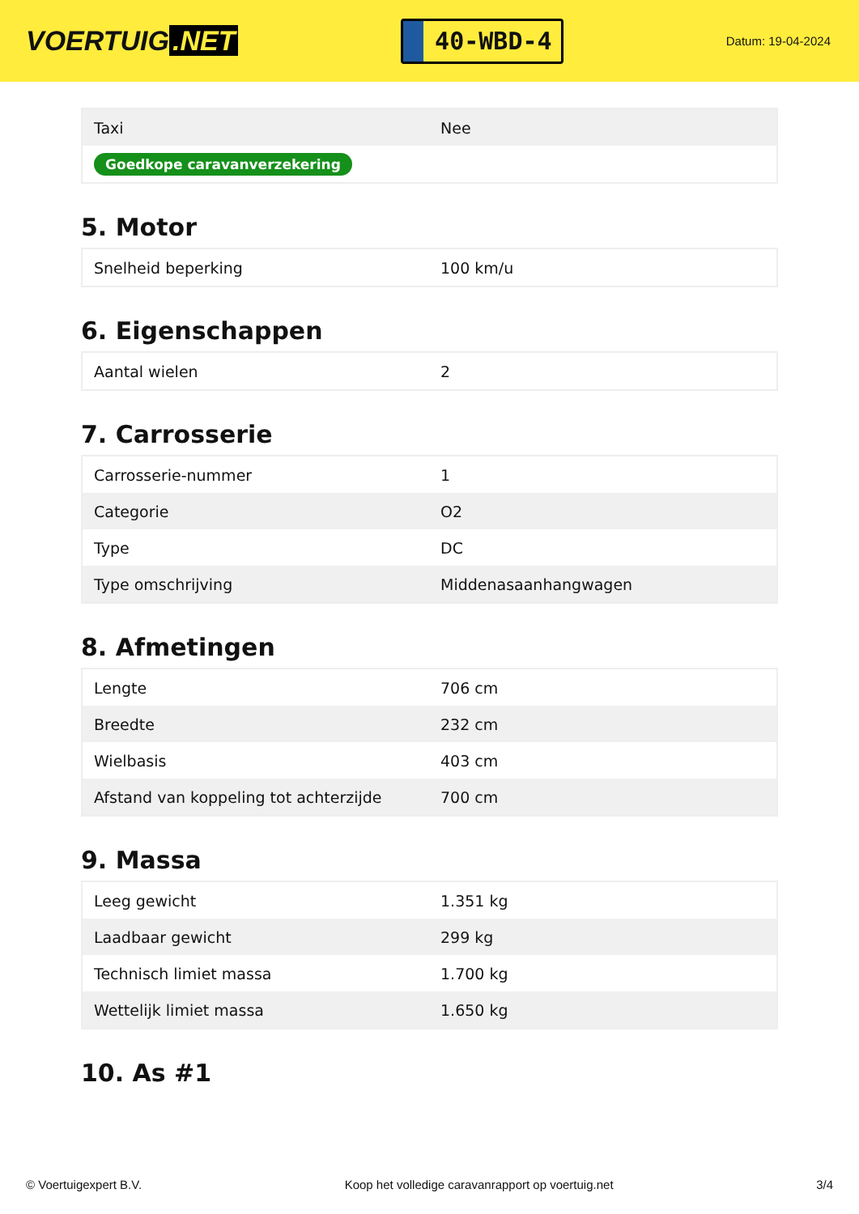VOERTUIG.NET
40-WBD-4
Datum: 19-04-2024
| Taxi | Nee |
| Goedkope caravanverzekering | |
5. Motor
| Snelheid beperking | 100 km/u |
6. Eigenschappen
| Aantal wielen | 2 |
7. Carrosserie
| Carrosserie-nummer | 1 |
| Categorie | O2 |
| Type | DC |
| Type omschrijving | Middenasaanhangwagen |
8. Afmetingen
| Lengte | 706 cm |
| Breedte | 232 cm |
| Wielbasis | 403 cm |
| Afstand van koppeling tot achterzijde | 700 cm |
9. Massa
| Leeg gewicht | 1.351 kg |
| Laadbaar gewicht | 299 kg |
| Technisch limiet massa | 1.700 kg |
| Wettelijk limiet massa | 1.650 kg |
10. As #1
© Voertuigexpert B.V. Koop het volledige caravanrapport op voertuig.net 3/4